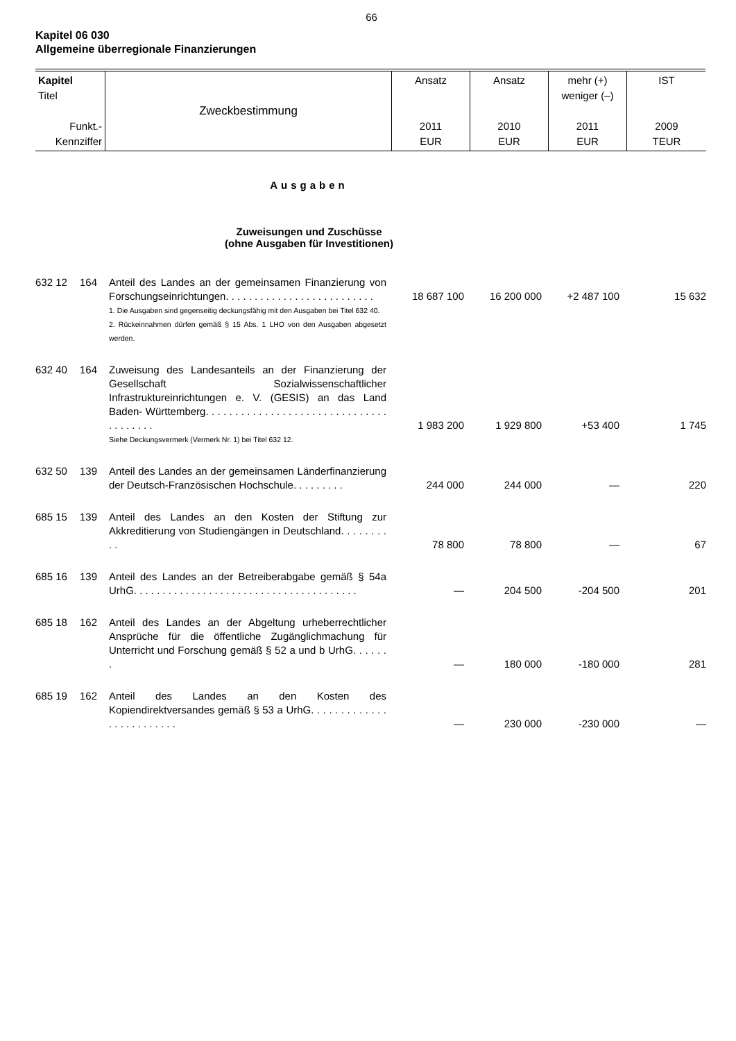66
Kapitel 06 030
Allgemeine überregionale Finanzierungen
| Kapitel Titel Funkt.- Kennziffer | Zweckbestimmung | Ansatz 2011 EUR | Ansatz 2010 EUR | mehr (+) weniger (–) 2011 EUR | IST 2009 TEUR |
Ausgaben
Zuweisungen und Zuschüsse
(ohne Ausgaben für Investitionen)
| 632 12 | 164 | Anteil des Landes an der gemeinsamen Finanzierung von Forschungseinrichtungen. . . . . . . . . . . . . . . . . . . . . . . . . . | 18 687 100 | 16 200 000 | +2 487 100 | 15 632 |
| | | 1. Die Ausgaben sind gegenseitig deckungsfähig mit den Ausgaben bei Titel 632 40. 2. Rückeinnahmen dürfen gemäß § 15 Abs. 1 LHO von den Ausgaben abgesetzt werden. | | | | |
| 632 40 | 164 | Zuweisung des Landesanteils an der Finanzierung der Gesellschaft Sozialwissenschaftlicher Infrastruktureinrichtungen e. V. (GESIS) an das Land Baden- Württemberg. . . . . . . . . . . . . . . . . . . . . . . . . . . . . . . . . . . . . . . | 1 983 200 | 1 929 800 | +53 400 | 1 745 |
| | | Siehe Deckungsvermerk (Vermerk Nr. 1) bei Titel 632 12. | | | | |
| 632 50 | 139 | Anteil des Landes an der gemeinsamen Länderfinanzierung der Deutsch-Französischen Hochschule. . . . . . . . . | 244 000 | 244 000 | — | 220 |
| 685 15 | 139 | Anteil des Landes an den Kosten der Stiftung zur Akkreditierung von Studiengängen in Deutschland. . . . . . . . . . | 78 800 | 78 800 | — | 67 |
| 685 16 | 139 | Anteil des Landes an der Betreiberabgabe gemäß § 54a UrhG. . . . . . . . . . . . . . . . . . . . . . . . . . . . . . . . . . . . . . . | — | 204 500 | -204 500 | 201 |
| 685 18 | 162 | Anteil des Landes an der Abgeltung urheberrechtlicher Ansprüche für die öffentliche Zugänglichmachung für Unterricht und Forschung gemäß § 52 a und b UrhG. . . . . . . | — | 180 000 | -180 000 | 281 |
| 685 19 | 162 | Anteil des Landes an den Kosten des Kopiendirektversandes gemäß § 53 a UrhG. . . . . . . . . . . . . . . . . . . . . . . . . | — | 230 000 | -230 000 | — |